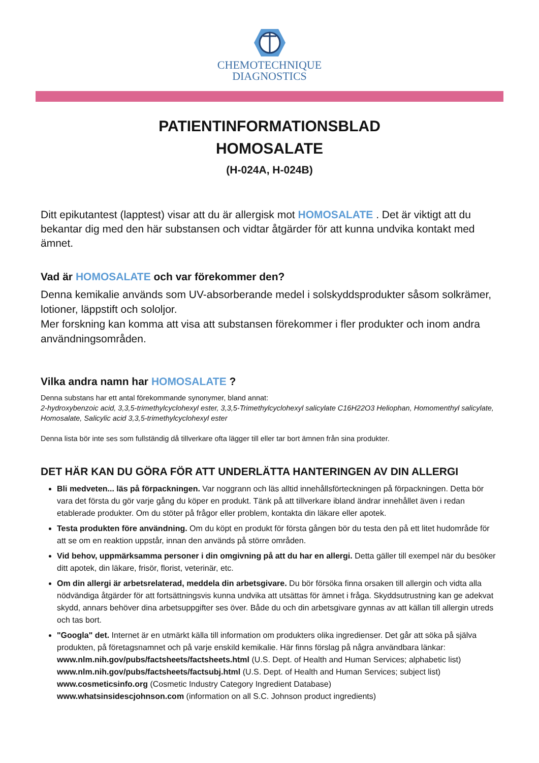CHEMOTECHNIQUE
DIAGNOSTICS
PATIENTINFORMATIONSBLAD
HOMOSALATE
(H-024A, H-024B)
Ditt epikutantest (lapptest) visar att du är allergisk mot HOMOSALATE . Det är viktigt att du bekantar dig med den här substansen och vidtar åtgärder för att kunna undvika kontakt med ämnet.
Vad är HOMOSALATE och var förekommer den?
Denna kemikalie används som UV-absorberande medel i solskyddsprodukter såsom solkrämer, lotioner, läppstift och sololjor.
Mer forskning kan komma att visa att substansen förekommer i fler produkter och inom andra användningsområden.
Vilka andra namn har HOMOSALATE ?
Denna substans har ett antal förekommande synonymer, bland annat:
2-hydroxybenzoic acid, 3,3,5-trimethylcyclohexyl ester, 3,3,5-Trimethylcyclohexyl salicylate C16H22O3 Heliophan, Homomenthyl salicylate, Homosalate, Salicylic acid 3,3,5-trimethylcyclohexyl ester
Denna lista bör inte ses som fullständig då tillverkare ofta lägger till eller tar bort ämnen från sina produkter.
DET HÄR KAN DU GÖRA FÖR ATT UNDERLÄTTA HANTERINGEN AV DIN ALLERGI
Bli medveten... läs på förpackningen. Var noggrann och läs alltid innehållsförteckningen på förpackningen. Detta bör vara det första du gör varje gång du köper en produkt. Tänk på att tillverkare ibland ändrar innehållet även i redan etablerade produkter. Om du stöter på frågor eller problem, kontakta din läkare eller apotek.
Testa produkten före användning. Om du köpt en produkt för första gången bör du testa den på ett litet hudområde för att se om en reaktion uppstår, innan den används på större områden.
Vid behov, uppmärksamma personer i din omgivning på att du har en allergi. Detta gäller till exempel när du besöker ditt apotek, din läkare, frisör, florist, veterinär, etc.
Om din allergi är arbetsrelaterad, meddela din arbetsgivare. Du bör försöka finna orsaken till allergin och vidta alla nödvändiga åtgärder för att fortsättningsvis kunna undvika att utsättas för ämnet i fråga. Skyddsutrustning kan ge adekvat skydd, annars behöver dina arbetsuppgifter ses över. Både du och din arbetsgivare gynnas av att källan till allergin utreds och tas bort.
"Googla" det. Internet är en utmärkt källa till information om produkters olika ingredienser. Det går att söka på själva produkten, på företagsnamnet och på varje enskild kemikalie. Här finns förslag på några användbara länkar: www.nlm.nih.gov/pubs/factsheets/factsheets.html (U.S. Dept. of Health and Human Services; alphabetic list)
www.nlm.nih.gov/pubs/factsheets/factsubj.html (U.S. Dept. of Health and Human Services; subject list)
www.cosmeticsinfo.org (Cosmetic Industry Category Ingredient Database)
www.whatsinsidescjohnson.com (information on all S.C. Johnson product ingredients)